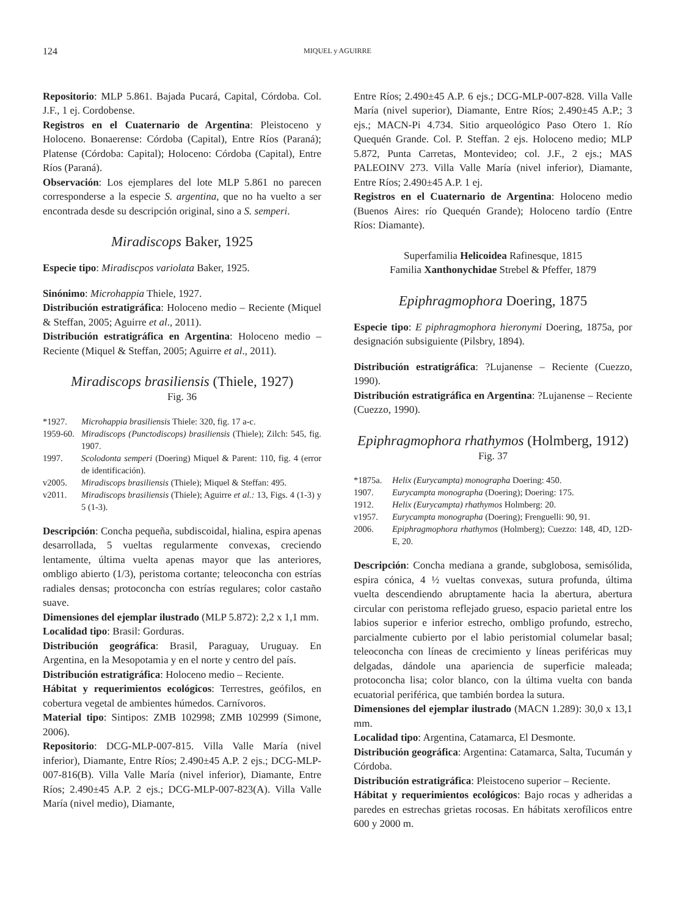124 MIQUEL y AGUIRRE
Repositorio: MLP 5.861. Bajada Pucará, Capital, Córdoba. Col. J.F., 1 ej. Cordobense.
Registros en el Cuaternario de Argentina: Pleistoceno y Holoceno. Bonaerense: Córdoba (Capital), Entre Ríos (Paraná); Platense (Córdoba: Capital); Holoceno: Córdoba (Capital), Entre Ríos (Paraná).
Observación: Los ejemplares del lote MLP 5.861 no parecen corresponderse a la especie S. argentina, que no ha vuelto a ser encontrada desde su descripción original, sino a S. semperi.
Miradiscops Baker, 1925
Especie tipo: Miradiscpos variolata Baker, 1925.
Sinónimo: Microhappia Thiele, 1927.
Distribución estratigráfica: Holoceno medio – Reciente (Miquel & Steffan, 2005; Aguirre et al., 2011).
Distribución estratigráfica en Argentina: Holoceno medio – Reciente (Miquel & Steffan, 2005; Aguirre et al., 2011).
Miradiscops brasiliensis (Thiele, 1927)
Fig. 36
*1927. Microhappia brasiliensis Thiele: 320, fig. 17 a-c.
1959-60. Miradiscops (Punctodiscops) brasiliensis (Thiele); Zilch: 545, fig. 1907.
1997. Scolodonta semperi (Doering) Miquel & Parent: 110, fig. 4 (error de identificación).
v2005. Miradiscops brasiliensis (Thiele); Miquel & Steffan: 495.
v2011. Miradiscops brasiliensis (Thiele); Aguirre et al.: 13, Figs. 4 (1-3) y 5 (1-3).
Descripción: Concha pequeña, subdiscoidal, hialina, espira apenas desarrollada, 5 vueltas regularmente convexas, creciendo lentamente, última vuelta apenas mayor que las anteriores, ombligo abierto (1/3), peristoma cortante; teleoconcha con estrías radiales densas; protoconcha con estrías regulares; color castaño suave.
Dimensiones del ejemplar ilustrado (MLP 5.872): 2,2 x 1,1 mm.
Localidad tipo: Brasil: Gorduras.
Distribución geográfica: Brasil, Paraguay, Uruguay. En Argentina, en la Mesopotamia y en el norte y centro del país.
Distribución estratigráfica: Holoceno medio – Reciente.
Hábitat y requerimientos ecológicos: Terrestres, geófilos, en cobertura vegetal de ambientes húmedos. Carnívoros.
Material tipo: Sintipos: ZMB 102998; ZMB 102999 (Simone, 2006).
Repositorio: DCG-MLP-007-815. Villa Valle María (nivel inferior), Diamante, Entre Ríos; 2.490±45 A.P. 2 ejs.; DCG-MLP-007-816(B). Villa Valle María (nivel inferior), Diamante, Entre Ríos; 2.490±45 A.P. 2 ejs.; DCG-MLP-007-823(A). Villa Valle María (nivel medio), Diamante,
Entre Ríos; 2.490±45 A.P. 6 ejs.; DCG-MLP-007-828. Villa Valle María (nivel superior), Diamante, Entre Ríos; 2.490±45 A.P.; 3 ejs.; MACN-Pi 4.734. Sitio arqueológico Paso Otero 1. Río Quequén Grande. Col. P. Steffan. 2 ejs. Holoceno medio; MLP 5.872, Punta Carretas, Montevideo; col. J.F., 2 ejs.; MAS PALEOINV 273. Villa Valle María (nivel inferior), Diamante, Entre Ríos; 2.490±45 A.P. 1 ej.
Registros en el Cuaternario de Argentina: Holoceno medio (Buenos Aires: río Quequén Grande); Holoceno tardío (Entre Ríos: Diamante).
Superfamilia Helicoidea Rafinesque, 1815
Familia Xanthonychidae Strebel & Pfeffer, 1879
Epiphragmophora Doering, 1875
Especie tipo: E piphragmophora hieronymi Doering, 1875a, por designación subsiguiente (Pilsbry, 1894).
Distribución estratigráfica: ?Lujanense – Reciente (Cuezzo, 1990).
Distribución estratigráfica en Argentina: ?Lujanense – Reciente (Cuezzo, 1990).
Epiphragmophora rhathymos (Holmberg, 1912)
Fig. 37
*1875a. Helix (Eurycampta) monographa Doering: 450.
1907. Eurycampta monographa (Doering); Doering: 175.
1912. Helix (Eurycampta) rhathymos Holmberg: 20.
v1957. Eurycampta monographa (Doering); Frenguelli: 90, 91.
2006. Epiphragmophora rhathymos (Holmberg); Cuezzo: 148, 4D, 12D-E, 20.
Descripción: Concha mediana a grande, subglobosa, semisólida, espira cónica, 4 ½ vueltas convexas, sutura profunda, última vuelta descendiendo abruptamente hacia la abertura, abertura circular con peristoma reflejado grueso, espacio parietal entre los labios superior e inferior estrecho, ombligo profundo, estrecho, parcialmente cubierto por el labio peristomial columelar basal; teleoconcha con líneas de crecimiento y líneas periféricas muy delgadas, dándole una apariencia de superficie maleada; protoconcha lisa; color blanco, con la última vuelta con banda ecuatorial periférica, que también bordea la sutura.
Dimensiones del ejemplar ilustrado (MACN 1.289): 30,0 x 13,1 mm.
Localidad tipo: Argentina, Catamarca, El Desmonte.
Distribución geográfica: Argentina: Catamarca, Salta, Tucumán y Córdoba.
Distribución estratigráfica: Pleistoceno superior – Reciente.
Hábitat y requerimientos ecológicos: Bajo rocas y adheridas a paredes en estrechas grietas rocosas. En hábitats xerofílicos entre 600 y 2000 m.